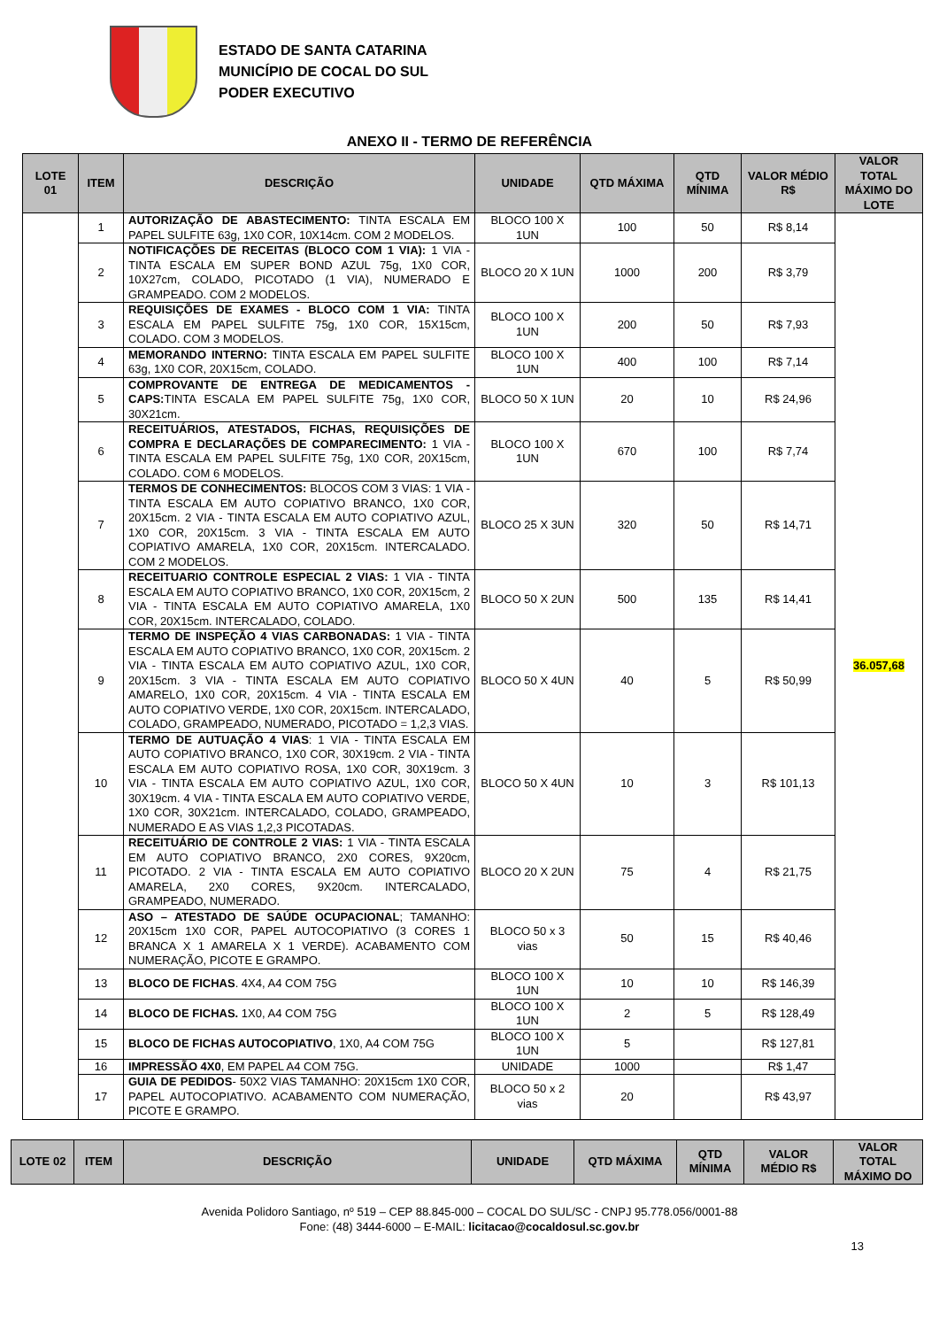ESTADO DE SANTA CATARINA
MUNICÍPIO DE COCAL DO SUL
PODER EXECUTIVO
ANEXO II - TERMO DE REFERÊNCIA
| LOTE 01 | ITEM | DESCRIÇÃO | UNIDADE | QTD MÁXIMA | QTD MÍNIMA | VALOR MÉDIO R$ | VALOR TOTAL MÁXIMO DO LOTE |
| --- | --- | --- | --- | --- | --- | --- | --- |
| | 1 | AUTORIZAÇÃO DE ABASTECIMENTO: TINTA ESCALA EM PAPEL SULFITE 63g, 1X0 COR, 10X14cm. COM 2 MODELOS. | BLOCO 100 X 1UN | 100 | 50 | R$ 8,14 | 36.057,68 |
| | 2 | NOTIFICAÇÕES DE RECEITAS (BLOCO COM 1 VIA): 1 VIA - TINTA ESCALA EM SUPER BOND AZUL 75g, 1X0 COR, 10X27cm, COLADO, PICOTADO (1 VIA), NUMERADO E GRAMPEADO. COM 2 MODELOS. | BLOCO 20 X 1UN | 1000 | 200 | R$ 3,79 | |
| | 3 | REQUISIÇÕES DE EXAMES - BLOCO COM 1 VIA: TINTA ESCALA EM PAPEL SULFITE 75g, 1X0 COR, 15X15cm, COLADO. COM 3 MODELOS. | BLOCO 100 X 1UN | 200 | 50 | R$ 7,93 | |
| | 4 | MEMORANDO INTERNO: TINTA ESCALA EM PAPEL SULFITE 63g, 1X0 COR, 20X15cm, COLADO. | BLOCO 100 X 1UN | 400 | 100 | R$ 7,14 | |
| | 5 | COMPROVANTE DE ENTREGA DE MEDICAMENTOS - CAPS: TINTA ESCALA EM PAPEL SULFITE 75g, 1X0 COR, 30X21cm. | BLOCO 50 X 1UN | 20 | 10 | R$ 24,96 | |
| | 6 | RECEITUÁRIOS, ATESTADOS, FICHAS, REQUISIÇÕES DE COMPRA E DECLARAÇÕES DE COMPARECIMENTO: 1 VIA - TINTA ESCALA EM PAPEL SULFITE 75g, 1X0 COR, 20X15cm, COLADO. COM 6 MODELOS. | BLOCO 100 X 1UN | 670 | 100 | R$ 7,74 | |
| | 7 | TERMOS DE CONHECIMENTOS: BLOCOS COM 3 VIAS: 1 VIA - TINTA ESCALA EM AUTO COPIATIVO BRANCO, 1X0 COR, 20X15cm. 2 VIA - TINTA ESCALA EM AUTO COPIATIVO AZUL, 1X0 COR, 20X15cm. 3 VIA - TINTA ESCALA EM AUTO COPIATIVO AMARELA, 1X0 COR, 20X15cm. INTERCALADO. COM 2 MODELOS. | BLOCO 25 X 3UN | 320 | 50 | R$ 14,71 | |
| | 8 | RECEITUARIO CONTROLE ESPECIAL 2 VIAS: 1 VIA - TINTA ESCALA EM AUTO COPIATIVO BRANCO, 1X0 COR, 20X15cm, 2 VIA - TINTA ESCALA EM AUTO COPIATIVO AMARELA, 1X0 COR, 20X15cm. INTERCALADO, COLADO. | BLOCO 50 X 2UN | 500 | 135 | R$ 14,41 | |
| | 9 | TERMO DE INSPEÇÃO 4 VIAS CARBONADAS: 1 VIA - TINTA ESCALA EM AUTO COPIATIVO BRANCO, 1X0 COR, 20X15cm. 2 VIA - TINTA ESCALA EM AUTO COPIATIVO AZUL, 1X0 COR, 20X15cm. 3 VIA - TINTA ESCALA EM AUTO COPIATIVO AMARELO, 1X0 COR, 20X15cm. 4 VIA - TINTA ESCALA EM AUTO COPIATIVO VERDE, 1X0 COR, 20X15cm. INTERCALADO, COLADO, GRAMPEADO, NUMERADO, PICOTADO = 1,2,3 VIAS. | BLOCO 50 X 4UN | 40 | 5 | R$ 50,99 | |
| | 10 | TERMO DE AUTUAÇÃO 4 VIAS : 1 VIA - TINTA ESCALA EM AUTO COPIATIVO BRANCO, 1X0 COR, 30X19cm. 2 VIA - TINTA ESCALA EM AUTO COPIATIVO ROSA, 1X0 COR, 30X19cm. 3 VIA - TINTA ESCALA EM AUTO COPIATIVO AZUL, 1X0 COR, 30X19cm. 4 VIA - TINTA ESCALA EM AUTO COPIATIVO VERDE, 1X0 COR, 30X21cm. INTERCALADO, COLADO, GRAMPEADO, NUMERADO E AS VIAS 1,2,3 PICOTADAS. | BLOCO 50 X 4UN | 10 | 3 | R$ 101,13 | |
| | 11 | RECEITUÁRIO DE CONTROLE 2 VIAS: 1 VIA - TINTA ESCALA EM AUTO COPIATIVO BRANCO, 2X0 CORES, 9X20cm, PICOTADO. 2 VIA - TINTA ESCALA EM AUTO COPIATIVO AMARELA, 2X0 CORES, 9X20cm. INTERCALADO, GRAMPEADO, NUMERADO. | BLOCO 20 X 2UN | 75 | 4 | R$ 21,75 | |
| | 12 | ASO – ATESTADO DE SAÚDE OCUPACIONAL ; TAMANHO: 20X15cm 1X0 COR, PAPEL AUTOCOPIATIVO (3 CORES 1 BRANCA X 1 AMARELA X 1 VERDE). ACABAMENTO COM NUMERAÇÃO, PICOTE E GRAMPO. | BLOCO 50 x 3 vias | 50 | 15 | R$ 40,46 | |
| | 13 | BLOCO DE FICHAS . 4X4, A4 COM 75G | BLOCO 100 X 1UN | 10 | 10 | R$ 146,39 | |
| | 14 | BLOCO DE FICHAS. 1X0, A4 COM 75G | BLOCO 100 X 1UN | 2 | 5 | R$ 128,49 | |
| | 15 | BLOCO DE FICHAS AUTOCOPIATIVO , 1X0, A4 COM 75G | BLOCO 100 X 1UN | 5 | | R$ 127,81 | |
| | 16 | IMPRESSÃO 4X0 , EM PAPEL A4 COM 75G. | UNIDADE | 1000 | | R$ 1,47 | |
| | 17 | GUIA DE PEDIDOS - 50X2 VIAS TAMANHO: 20X15cm 1X0 COR, PAPEL AUTOCOPIATIVO. ACABAMENTO COM NUMERAÇÃO, PICOTE E GRAMPO. | BLOCO 50 x 2 vias | 20 | | R$ 43,97 | |
| LOTE 02 | ITEM | DESCRIÇÃO | UNIDADE | QTD MÁXIMA | QTD MÍNIMA | VALOR MÉDIO R$ | VALOR TOTAL MÁXIMO DO |
| --- | --- | --- | --- | --- | --- | --- | --- |
Avenida Polidoro Santiago, nº 519 – CEP 88.845-000 – COCAL DO SUL/SC - CNPJ 95.778.056/0001-88
Fone: (48) 3444-6000 – E-MAIL: licitacao@cocaldosul.sc.gov.br
13